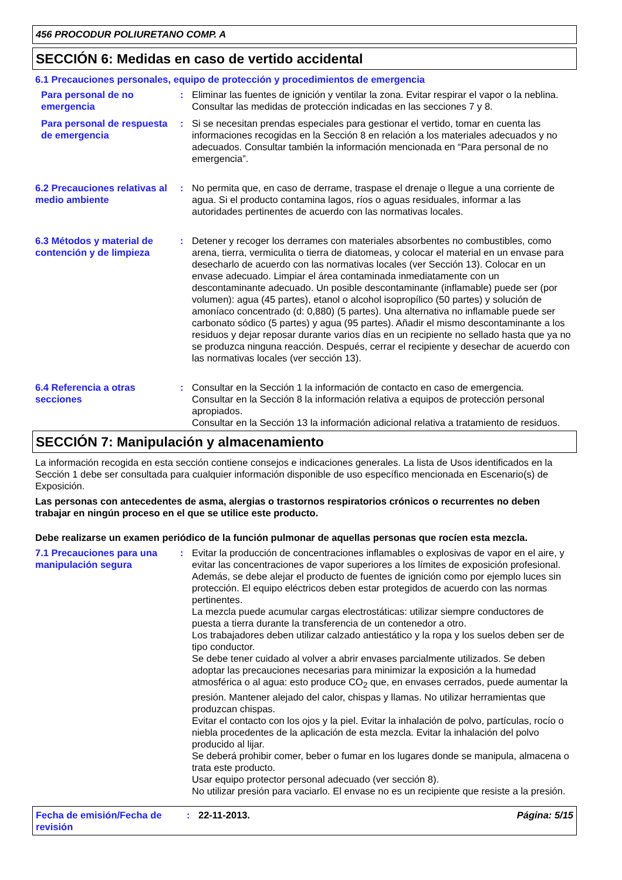456 PROCODUR POLIURETANO COMP. A
SECCIÓN 6: Medidas en caso de vertido accidental
6.1 Precauciones personales, equipo de protección y procedimientos de emergencia
Para personal de no emergencia
: Eliminar las fuentes de ignición y ventilar la zona. Evitar respirar el vapor o la neblina. Consultar las medidas de protección indicadas en las secciones 7 y 8.
Para personal de respuesta de emergencia
: Si se necesitan prendas especiales para gestionar el vertido, tomar en cuenta las informaciones recogidas en la Sección 8 en relación a los materiales adecuados y no adecuados. Consultar también la información mencionada en “Para personal de no emergencia”.
6.2 Precauciones relativas al medio ambiente
: No permita que, en caso de derrame, traspase el drenaje o llegue a una corriente de agua. Si el producto contamina lagos, ríos o aguas residuales, informar a las autoridades pertinentes de acuerdo con las normativas locales.
6.3 Métodos y material de contención y de limpieza
: Detener y recoger los derrames con materiales absorbentes no combustibles, como arena, tierra, vermiculita o tierra de diatomeas, y colocar el material en un envase para desecharlo de acuerdo con las normativas locales (ver Sección 13). Colocar en un envase adecuado. Limpiar el área contaminada inmediatamente con un descontaminante adecuado. Un posible descontaminante (inflamable) puede ser (por volumen): agua (45 partes), etanol o alcohol isopropílico (50 partes) y solución de amoníaco concentrado (d: 0,880) (5 partes). Una alternativa no inflamable puede ser carbonato sódico (5 partes) y agua (95 partes). Añadir el mismo descontaminante a los residuos y dejar reposar durante varios días en un recipiente no sellado hasta que ya no se produzca ninguna reacción. Después, cerrar el recipiente y desechar de acuerdo con las normativas locales (ver sección 13).
6.4 Referencia a otras secciones
: Consultar en la Sección 1 la información de contacto en caso de emergencia.
Consultar en la Sección 8 la información relativa a equipos de protección personal apropiados.
Consultar en la Sección 13 la información adicional relativa a tratamiento de residuos.
SECCIÓN 7: Manipulación y almacenamiento
La información recogida en esta sección contiene consejos e indicaciones generales. La lista de Usos identificados en la Sección 1 debe ser consultada para cualquier información disponible de uso específico mencionada en Escenario(s) de Exposición.
Las personas con antecedentes de asma, alergias o trastornos respiratorios crónicos o recurrentes no deben trabajar en ningún proceso en el que se utilice este producto.
Debe realizarse un examen periódico de la función pulmonar de aquellas personas que rocíen esta mezcla.
7.1 Precauciones para una manipulación segura
: Evitar la producción de concentraciones inflamables o explosivas de vapor en el aire, y evitar las concentraciones de vapor superiores a los límites de exposición profesional.
Además, se debe alejar el producto de fuentes de ignición como por ejemplo luces sin protección. El equipo eléctricos deben estar protegidos de acuerdo con las normas pertinentes.
La mezcla puede acumular cargas electrostáticas: utilizar siempre conductores de puesta a tierra durante la transferencia de un contenedor a otro.
Los trabajadores deben utilizar calzado antiestático y la ropa y los suelos deben ser de tipo conductor.
Se debe tener cuidado al volver a abrir envases parcialmente utilizados. Se deben adoptar las precauciones necesarias para minimizar la exposición a la humedad atmosférica o al agua: esto produce CO<sub>2</sub> que, en envases cerrados, puede aumentar la presión. Mantener alejado del calor, chispas y llamas. No utilizar herramientas que produzcan chispas.
Evitar el contacto con los ojos y la piel. Evitar la inhalación de polvo, partículas, rocío o niebla procedentes de la aplicación de esta mezcla. Evitar la inhalación del polvo producido al lijar.
Se deberá prohibir comer, beber o fumar en los lugares donde se manipula, almacena o trata este producto.
Usar equipo protector personal adecuado (ver sección 8).
No utilizar presión para vaciarlo. El envase no es un recipiente que resiste a la presión.
Fecha de emisión/Fecha de revisión
: 22-11-2013. Página: 5/15